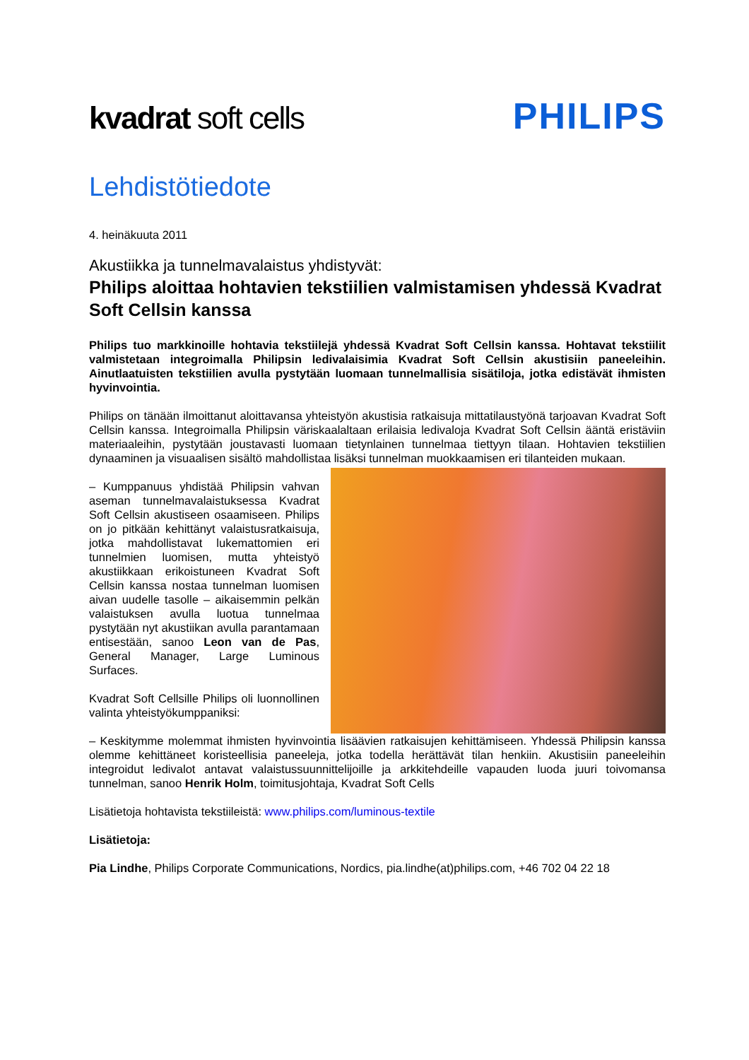kvadrat soft cells
PHILIPS
Lehdistötiedote
4. heinäkuuta 2011
Akustiikka ja tunnelmavalaistus yhdistyvät:
Philips aloittaa hohtavien tekstiilien valmistamisen yhdessä Kvadrat Soft Cellsin kanssa
Philips tuo markkinoille hohtavia tekstiilejä yhdessä Kvadrat Soft Cellsin kanssa. Hohtavat tekstiilit valmistetaan integroimalla Philipsin ledivalaisimia Kvadrat Soft Cellsin akustisiin paneeleihin. Ainutlaatuisten tekstiilien avulla pystytään luomaan tunnelmallisia sisätiloja, jotka edistävät ihmisten hyvinvointia.
Philips on tänään ilmoittanut aloittavansa yhteistyön akustisia ratkaisuja mittatilaustyönä tarjoavan Kvadrat Soft Cellsin kanssa. Integroimalla Philipsin väriskaalaltaan erilaisia ledivaloja Kvadrat Soft Cellsin ääntä eristäviin materiaaleihin, pystytään joustavasti luomaan tietynlainen tunnelmaa tiettyyn tilaan. Hohtavien tekstiilien dynaaminen ja visuaalisen sisältö mahdollistaa lisäksi tunnelman muokkaamisen eri tilanteiden mukaan.
– Kumppanuus yhdistää Philipsin vahvan aseman tunnelmavalaistuksessa Kvadrat Soft Cellsin akustiseen osaamiseen. Philips on jo pitkään kehittänyt valaistusratkaisuja, jotka mahdollistavat lukemattomien eri tunnelmien luomisen, mutta yhteistyö akustiikkaan erikoistuneen Kvadrat Soft Cellsin kanssa nostaa tunnelman luomisen aivan uudelle tasolle – aikaisemmin pelkän valaistuksen avulla luotua tunnelmaa pystytään nyt akustiikan avulla parantamaan entisestään, sanoo Leon van de Pas, General Manager, Large Luminous Surfaces.
Kvadrat Soft Cellsille Philips oli luonnollinen valinta yhteistyökumppaniksi:
– Keskitymme molemmat ihmisten hyvinvointia lisäävien ratkaisujen kehittämiseen. Yhdessä Philipsin kanssa olemme kehittäneet koristeellisia paneeleja, jotka todella herättävät tilan henkiin. Akustisiin paneeleihin integroidut ledivalot antavat valaistussuunnittelijoille ja arkkitehdeille vapauden luoda juuri toivomansa tunnelman, sanoo Henrik Holm, toimitusjohtaja, Kvadrat Soft Cells
Lisätietoja hohtavista tekstiileistä: www.philips.com/luminous-textile
Lisätietoja:
Pia Lindhe, Philips Corporate Communications, Nordics, pia.lindhe(at)philips.com, +46 702 04 22 18